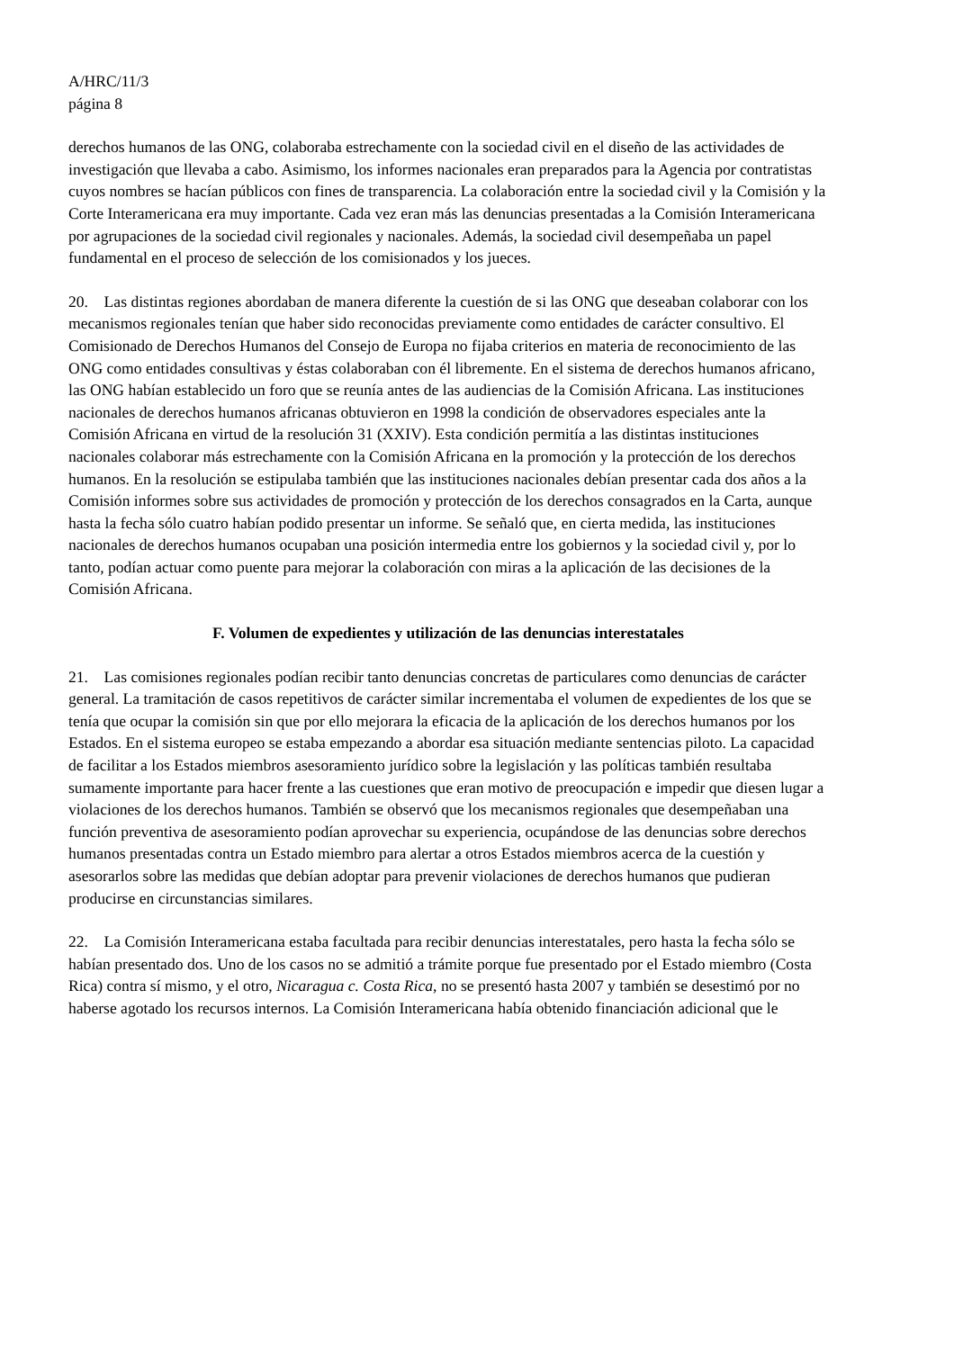A/HRC/11/3
página 8
derechos humanos de las ONG, colaboraba estrechamente con la sociedad civil en el diseño de las actividades de investigación que llevaba a cabo. Asimismo, los informes nacionales eran preparados para la Agencia por contratistas cuyos nombres se hacían públicos con fines de transparencia. La colaboración entre la sociedad civil y la Comisión y la Corte Interamericana era muy importante. Cada vez eran más las denuncias presentadas a la Comisión Interamericana por agrupaciones de la sociedad civil regionales y nacionales. Además, la sociedad civil desempeñaba un papel fundamental en el proceso de selección de los comisionados y los jueces.
20. Las distintas regiones abordaban de manera diferente la cuestión de si las ONG que deseaban colaborar con los mecanismos regionales tenían que haber sido reconocidas previamente como entidades de carácter consultivo. El Comisionado de Derechos Humanos del Consejo de Europa no fijaba criterios en materia de reconocimiento de las ONG como entidades consultivas y éstas colaboraban con él libremente. En el sistema de derechos humanos africano, las ONG habían establecido un foro que se reunía antes de las audiencias de la Comisión Africana. Las instituciones nacionales de derechos humanos africanas obtuvieron en 1998 la condición de observadores especiales ante la Comisión Africana en virtud de la resolución 31 (XXIV). Esta condición permitía a las distintas instituciones nacionales colaborar más estrechamente con la Comisión Africana en la promoción y la protección de los derechos humanos. En la resolución se estipulaba también que las instituciones nacionales debían presentar cada dos años a la Comisión informes sobre sus actividades de promoción y protección de los derechos consagrados en la Carta, aunque hasta la fecha sólo cuatro habían podido presentar un informe. Se señaló que, en cierta medida, las instituciones nacionales de derechos humanos ocupaban una posición intermedia entre los gobiernos y la sociedad civil y, por lo tanto, podían actuar como puente para mejorar la colaboración con miras a la aplicación de las decisiones de la Comisión Africana.
F. Volumen de expedientes y utilización de las denuncias interestatales
21. Las comisiones regionales podían recibir tanto denuncias concretas de particulares como denuncias de carácter general. La tramitación de casos repetitivos de carácter similar incrementaba el volumen de expedientes de los que se tenía que ocupar la comisión sin que por ello mejorara la eficacia de la aplicación de los derechos humanos por los Estados. En el sistema europeo se estaba empezando a abordar esa situación mediante sentencias piloto. La capacidad de facilitar a los Estados miembros asesoramiento jurídico sobre la legislación y las políticas también resultaba sumamente importante para hacer frente a las cuestiones que eran motivo de preocupación e impedir que diesen lugar a violaciones de los derechos humanos. También se observó que los mecanismos regionales que desempeñaban una función preventiva de asesoramiento podían aprovechar su experiencia, ocupándose de las denuncias sobre derechos humanos presentadas contra un Estado miembro para alertar a otros Estados miembros acerca de la cuestión y asesorarlos sobre las medidas que debían adoptar para prevenir violaciones de derechos humanos que pudieran producirse en circunstancias similares.
22. La Comisión Interamericana estaba facultada para recibir denuncias interestatales, pero hasta la fecha sólo se habían presentado dos. Uno de los casos no se admitió a trámite porque fue presentado por el Estado miembro (Costa Rica) contra sí mismo, y el otro, Nicaragua c. Costa Rica, no se presentó hasta 2007 y también se desestimó por no haberse agotado los recursos internos. La Comisión Interamericana había obtenido financiación adicional que le